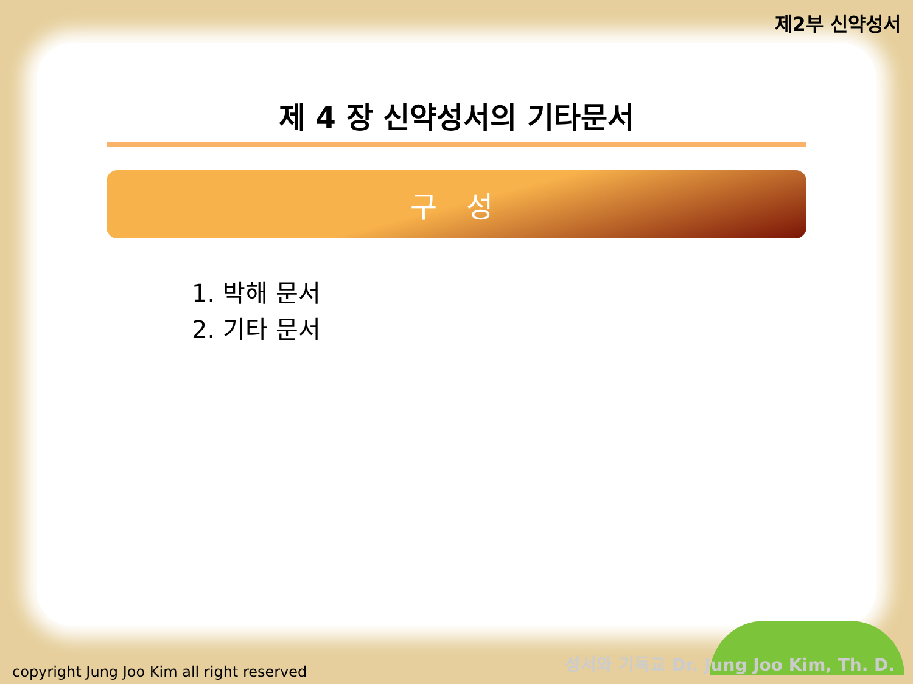제2부 신약성서
제 4 장 신약성서의 기타문서
구 성
1. 박해 문서
2. 기타 문서
copyright Jung Joo Kim all right reserved
성서와 기독교 Dr. Jung Joo Kim, Th. D.